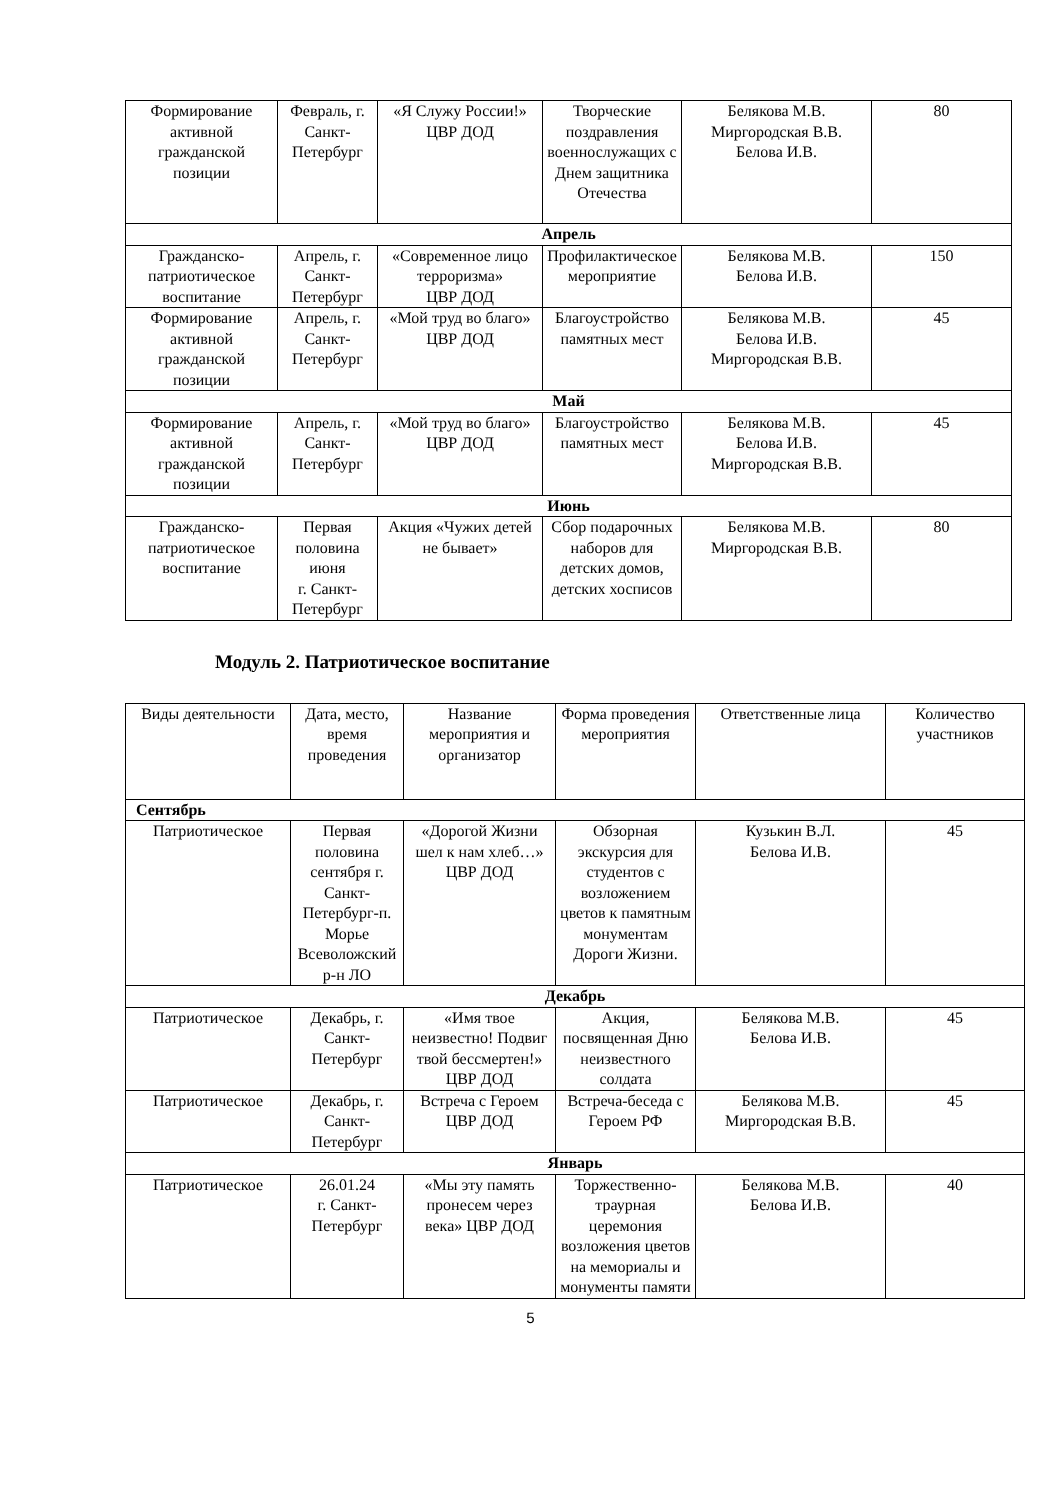| Формирование активной гражданской позиции | Февраль, г. Санкт-Петербург | «Я Служу России!» ЦВР ДОД | Творческие поздравления военнослужащих с Днем защитника Отечества | Белякова М.В. Миргородская В.В. Белова И.В. | 80 |
| Апрель | | | | | |
| Гражданско-патриотическое воспитание | Апрель, г. Санкт-Петербург | «Современное лицо терроризма» ЦВР ДОД | Профилактическое мероприятие | Белякова М.В. Белова И.В. | 150 |
| Формирование активной гражданской позиции | Апрель, г. Санкт-Петербург | «Мой труд во благо» ЦВР ДОД | Благоустройство памятных мест | Белякова М.В. Белова И.В. Миргородская В.В. | 45 |
| Май | | | | | |
| Формирование активной гражданской позиции | Апрель, г. Санкт-Петербург | «Мой труд во благо» ЦВР ДОД | Благоустройство памятных мест | Белякова М.В. Белова И.В. Миргородская В.В. | 45 |
| Июнь | | | | | |
| Гражданско-патриотическое воспитание | Первая половина июня г. Санкт-Петербург | Акция «Чужих детей не бывает» | Сбор подарочных наборов для детских домов, детских хосписов | Белякова М.В. Миргородская В.В. | 80 |
Модуль 2. Патриотическое воспитание
| Виды деятельности | Дата, место, время проведения | Название мероприятия и организатор | Форма проведения мероприятия | Ответственные лица | Количество участников |
| --- | --- | --- | --- | --- | --- |
| Сентябрь | | | | | |
| Патриотическое | Первая половина сентября г. Санкт-Петербург-п. Морье Всеволожский р-н ЛО | «Дорогой Жизни шел к нам хлеб…» ЦВР ДОД | Обзорная экскурсия для студентов с возложением цветов к памятным монументам Дороги Жизни. | Кузькин В.Л. Белова И.В. | 45 |
| Декабрь | | | | | |
| Патриотическое | Декабрь, г. Санкт-Петербург | «Имя твое неизвестно! Подвиг твой бессмертен!» ЦВР ДОД | Акция, посвященная Дню неизвестного солдата | Белякова М.В. Белова И.В. | 45 |
| Патриотическое | Декабрь, г. Санкт-Петербург | Встреча с Героем ЦВР ДОД | Встреча-беседа с Героем РФ | Белякова М.В. Миргородская В.В. | 45 |
| Январь | | | | | |
| Патриотическое | 26.01.24 г. Санкт-Петербург | «Мы эту память пронесем через века» ЦВР ДОД | Торжественно-траурная церемония возложения цветов на мемориалы и монументы памяти | Белякова М.В. Белова И.В. | 40 |
5